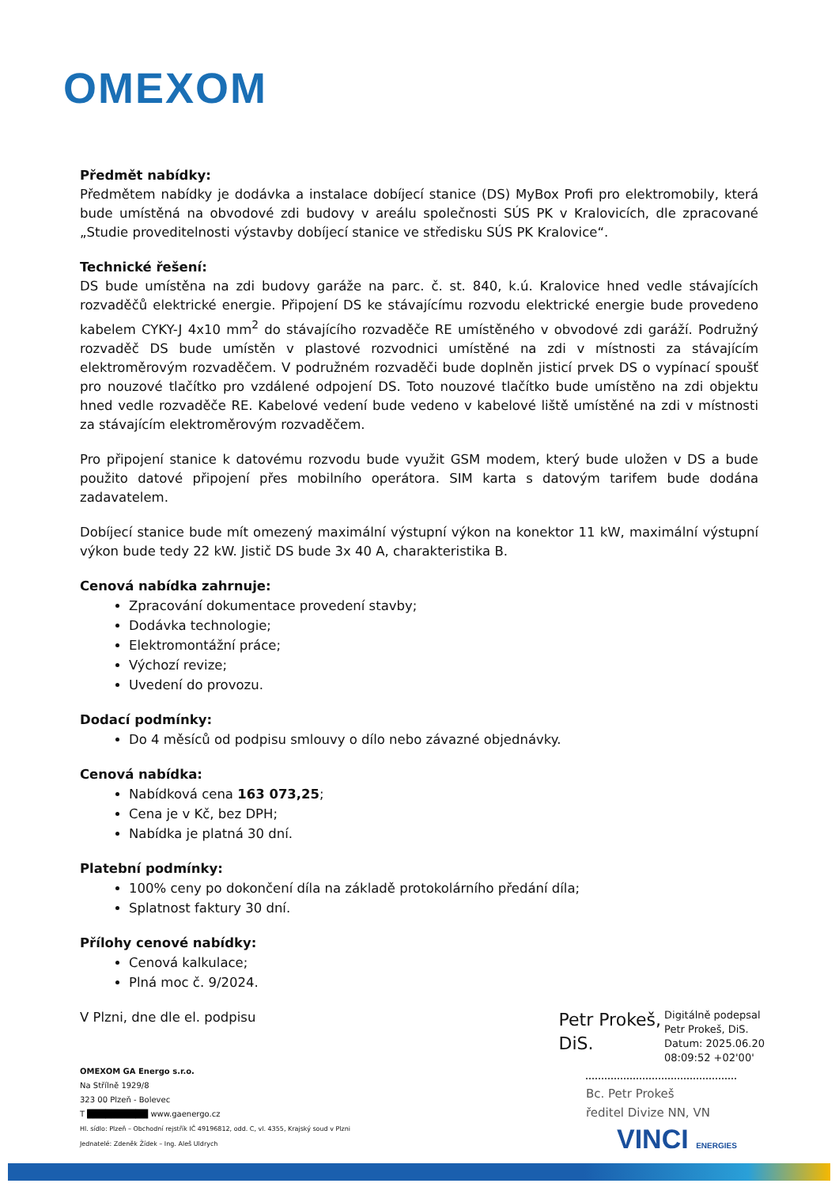OMEXOM
Předmět nabídky:
Předmětem nabídky je dodávka a instalace dobíjecí stanice (DS) MyBox Profi pro elektromobily, která bude umístěná na obvodové zdi budovy v areálu společnosti SÚS PK v Kralovicích, dle zpracované „Studie proveditelnosti výstavby dobíjecí stanice ve středisku SÚS PK Kralovice“.
Technické řešení:
DS bude umístěna na zdi budovy garáže na parc. č. st. 840, k.ú. Kralovice hned vedle stávajících rozvaděčů elektrické energie. Připojení DS ke stávajícímu rozvodu elektrické energie bude provedeno kabelem CYKY-J 4x10 mm<sup>2</sup> do stávajícího rozvaděče RE umístěného v obvodové zdi garáží. Podružný rozvaděč DS bude umístěn v plastové rozvodnici umístěné na zdi v místnosti za stávajícím elektroměrovým rozvaděčem. V podružném rozvaděči bude doplněn jisticí prvek DS o vypínací spoušť pro nouzové tlačítko pro vzdálené odpojení DS. Toto nouzové tlačítko bude umístěno na zdi objektu hned vedle rozvaděče RE. Kabelové vedení bude vedeno v kabelové liště umístěné na zdi v místnosti za stávajícím elektroměrovým rozvaděčem.
Pro připojení stanice k datovému rozvodu bude využit GSM modem, který bude uložen v DS a bude použito datové připojení přes mobilního operátora. SIM karta s datovým tarifem bude dodána zadavatelem.
Dobíjecí stanice bude mít omezený maximální výstupní výkon na konektor 11 kW, maximální výstupní výkon bude tedy 22 kW. Jistič DS bude 3x 40 A, charakteristika B.
Cenová nabídka zahrnuje:
Zpracování dokumentace provedení stavby;
Dodávka technologie;
Elektromontážní práce;
Výchozí revize;
Uvedení do provozu.
Dodací podmínky:
Do 4 měsíců od podpisu smlouvy o dílo nebo závazné objednávky.
Cenová nabídka:
Nabídková cena 163 073,25;
Cena je v Kč, bez DPH;
Nabídka je platná 30 dní.
Platební podmínky:
100% ceny po dokončení díla na základě protokolárního předání díla;
Splatnost faktury 30 dní.
Přílohy cenové nabídky:
Cenová kalkulace;
Plná moc č. 9/2024.
V Plzni, dne dle el. podpisu
Petr Prokeš,
DiS.
Digitálně podepsal
Petr Prokeš, DiS.
Datum: 2025.06.20
08:09:52 +02'00'
Bc. Petr Prokeš
ředitel Divize NN, VN
OMEXOM GA Energo s.r.o.
Na Střílně 1929/8
323 00 Plzeň - Bolevec
T ██████████ www.gaenergo.cz
Hl. sídlo: Plzeň – Obchodní rejstřík IČ 49196812, odd. C, vl. 4355, Krajský soud v Plzni
Jednatelé: Zdeněk Žídek – Ing. Aleš Uldrych
VINCI ENERGIES